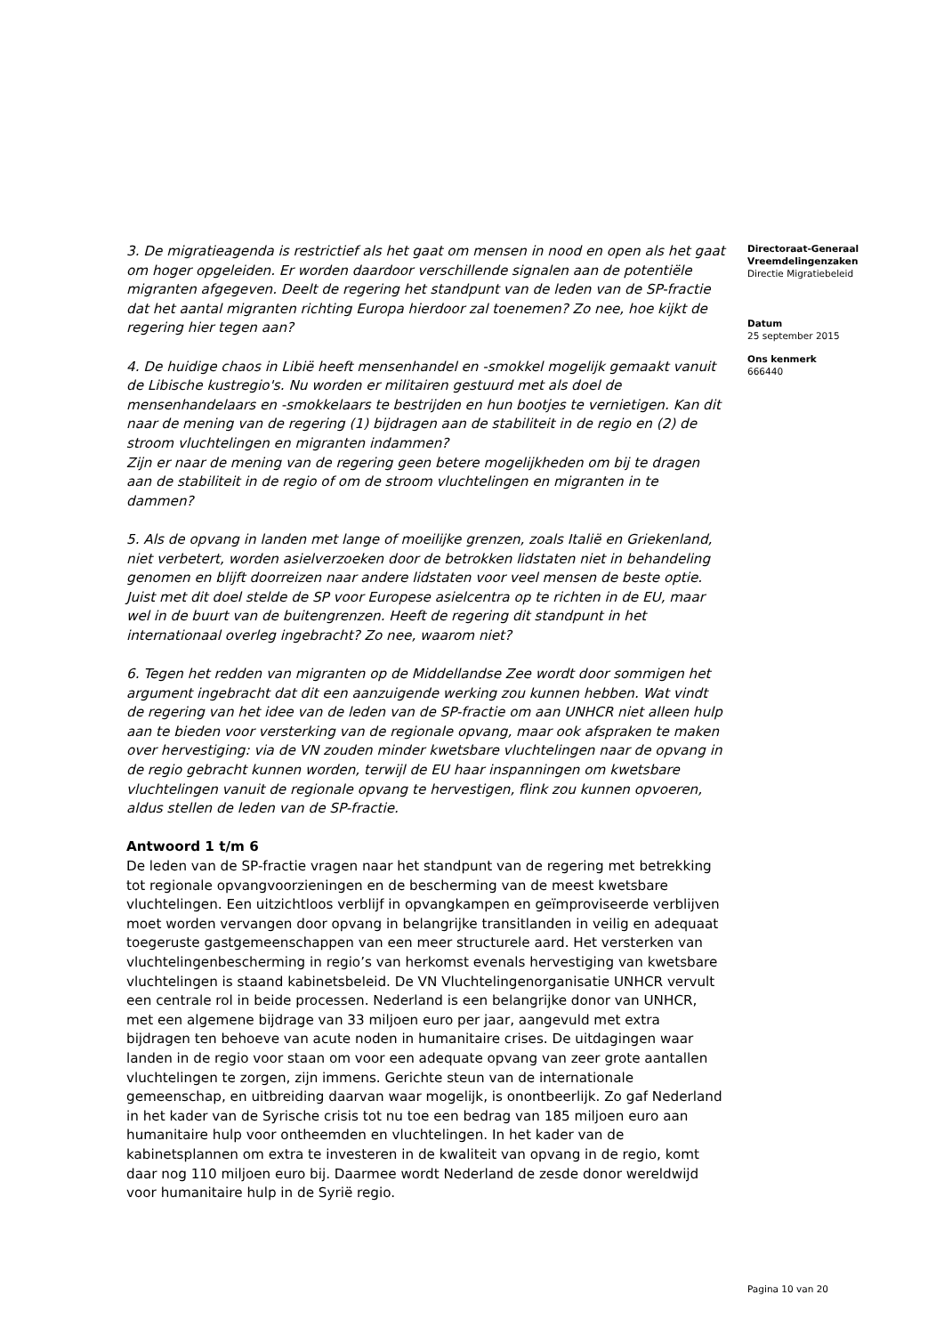3. De migratieagenda is restrictief als het gaat om mensen in nood en open als het gaat om hoger opgeleiden. Er worden daardoor verschillende signalen aan de potentiële migranten afgegeven. Deelt de regering het standpunt van de leden van de SP-fractie dat het aantal migranten richting Europa hierdoor zal toenemen? Zo nee, hoe kijkt de regering hier tegen aan?
4. De huidige chaos in Libië heeft mensenhandel en -smokkel mogelijk gemaakt vanuit de Libische kustregio's. Nu worden er militairen gestuurd met als doel de mensenhandelaars en -smokkelaars te bestrijden en hun bootjes te vernietigen. Kan dit naar de mening van de regering (1) bijdragen aan de stabiliteit in de regio en (2) de stroom vluchtelingen en migranten indammen?
Zijn er naar de mening van de regering geen betere mogelijkheden om bij te dragen aan de stabiliteit in de regio of om de stroom vluchtelingen en migranten in te dammen?
5. Als de opvang in landen met lange of moeilijke grenzen, zoals Italië en Griekenland, niet verbetert, worden asielverzoeken door de betrokken lidstaten niet in behandeling genomen en blijft doorreizen naar andere lidstaten voor veel mensen de beste optie. Juist met dit doel stelde de SP voor Europese asielcentra op te richten in de EU, maar wel in de buurt van de buitengrenzen. Heeft de regering dit standpunt in het internationaal overleg ingebracht? Zo nee, waarom niet?
6. Tegen het redden van migranten op de Middellandse Zee wordt door sommigen het argument ingebracht dat dit een aanzuigende werking zou kunnen hebben. Wat vindt de regering van het idee van de leden van de SP-fractie om aan UNHCR niet alleen hulp aan te bieden voor versterking van de regionale opvang, maar ook afspraken te maken over hervestiging: via de VN zouden minder kwetsbare vluchtelingen naar de opvang in de regio gebracht kunnen worden, terwijl de EU haar inspanningen om kwetsbare vluchtelingen vanuit de regionale opvang te hervestigen, flink zou kunnen opvoeren, aldus stellen de leden van de SP-fractie.
Antwoord 1 t/m 6
De leden van de SP-fractie vragen naar het standpunt van de regering met betrekking tot regionale opvangvoorzieningen en de bescherming van de meest kwetsbare vluchtelingen. Een uitzichtloos verblijf in opvangkampen en geïmproviseerde verblijven moet worden vervangen door opvang in belangrijke transitlanden in veilig en adequaat toegeruste gastgemeenschappen van een meer structurele aard. Het versterken van vluchtelingenbescherming in regio’s van herkomst evenals hervestiging van kwetsbare vluchtelingen is staand kabinetsbeleid. De VN Vluchtelingenorganisatie UNHCR vervult een centrale rol in beide processen. Nederland is een belangrijke donor van UNHCR, met een algemene bijdrage van 33 miljoen euro per jaar, aangevuld met extra bijdragen ten behoeve van acute noden in humanitaire crises. De uitdagingen waar landen in de regio voor staan om voor een adequate opvang van zeer grote aantallen vluchtelingen te zorgen, zijn immens. Gerichte steun van de internationale gemeenschap, en uitbreiding daarvan waar mogelijk, is onontbeerlijk. Zo gaf Nederland in het kader van de Syrische crisis tot nu toe een bedrag van 185 miljoen euro aan humanitaire hulp voor ontheemden en vluchtelingen. In het kader van de kabinetsplannen om extra te investeren in de kwaliteit van opvang in de regio, komt daar nog 110 miljoen euro bij. Daarmee wordt Nederland de zesde donor wereldwijd voor humanitaire hulp in de Syrië regio.
Directoraat-Generaal Vreemdelingenzaken
Directie Migratiebeleid
Datum
25 september 2015
Ons kenmerk
666440
Pagina 10 van 20